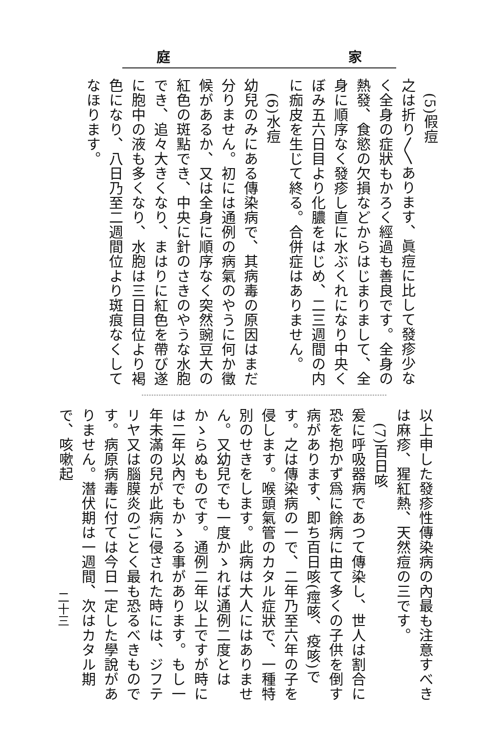庭 家
　(5)假痘
之は折り〳〵あります、眞痘に比して發疹少なく全身の症狀もかろく經過も善良です。全身の熱發、食慾の欠損などからはじまりまして、全身に順序なく發疹し直に水ぶくれになり中央くぼみ五六日目より化膿をはじめ、二三週間の内に痂皮を生じて終る。合併症はありません。
　(6)水痘
幼兒のみにある傳染病で、其病毒の原因はまだ分りません。初には通例の病氣のやうに何か徵候があるか、又は全身に順序なく突然豌豆大の紅色の斑點でき、中央に針のさきのやうな水胞でき、追々大きくなり、まはりに紅色を帶び遂に胞中の液も多くなり、水胞は三日目位より褐色になり、八日乃至二週間位より斑痕なくしてなほります。
以上申した發疹性傳染病の內最も注意すべきは麻疹、猩紅熱、天然痘の三です。
　(7)百日咳
爰に呼吸器病であつて傳染し、世人は割合に恐を抱かず爲に餘病に由て多くの子供を倒す病があります、即ち百日咳(痙咳、疫咳)です。之は傳染病の一で、二年乃至六年の子を侵します。喉頭氣管のカタル症狀で、一種特別のせきをします。此病は大人にはありません。又幼兒でも一度かゝれば通例二度とはかゝらぬものです。通例二年以上ですが時には二年以內でもかゝる事があります。もし一年未滿の兒が此病に侵された時には、ジフテリヤ又は腦膜炎のごとく最も恐るべきものです。病原病毒に付ては今日一定した學說がありません。潛伏期は一週間、次はカタル期で、咳嗽起
二十三